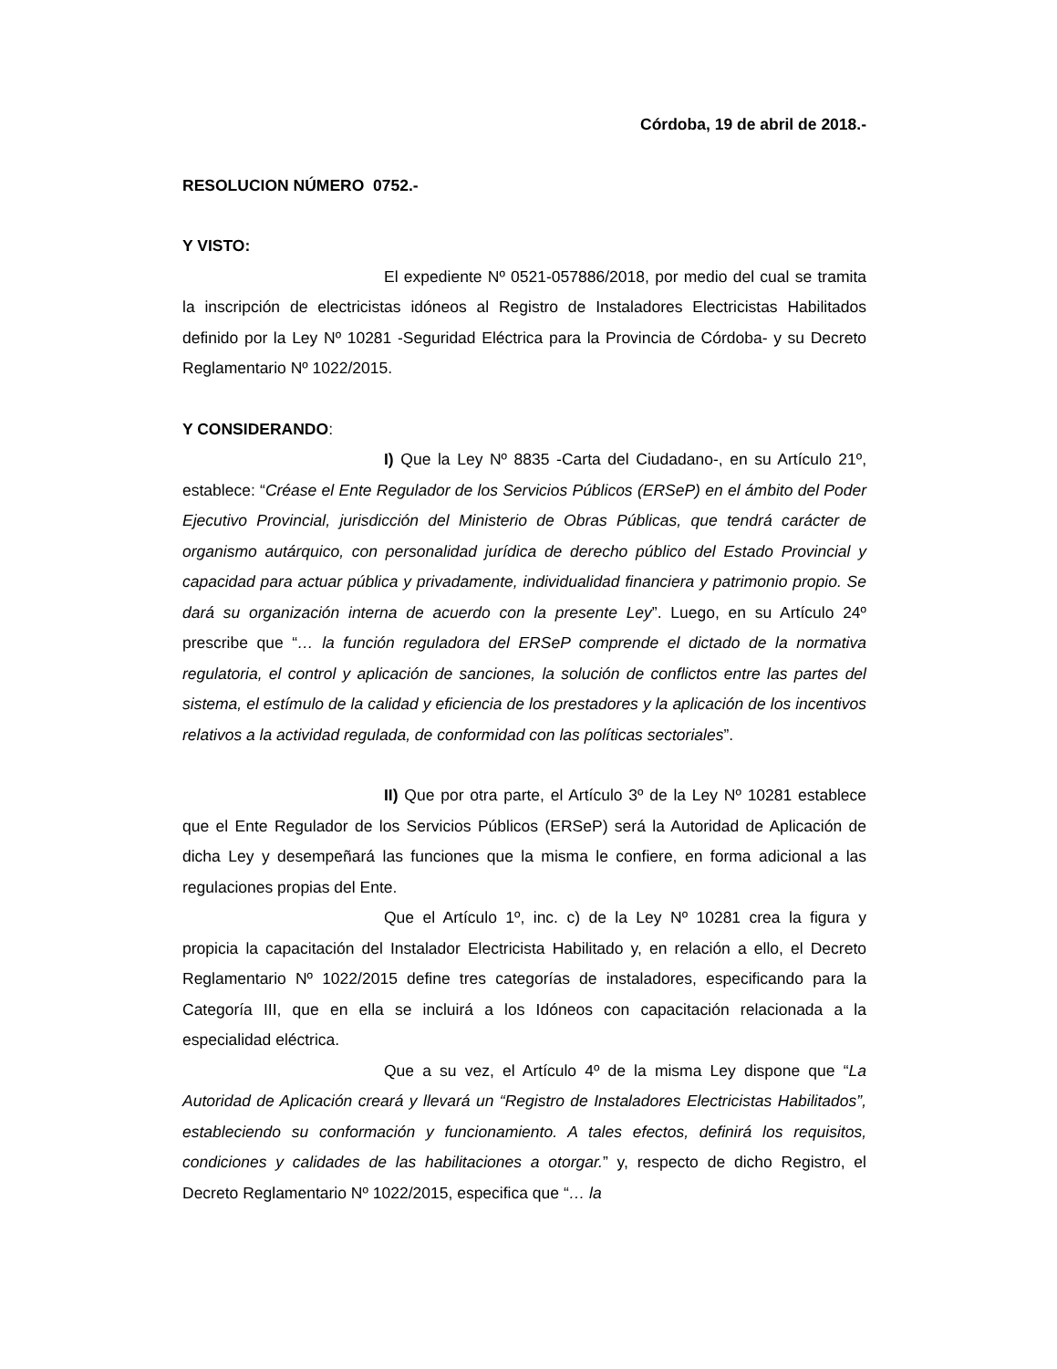Córdoba, 19 de abril de 2018.-
RESOLUCION NÚMERO 0752.-
Y VISTO:
El expediente Nº 0521-057886/2018, por medio del cual se tramita la inscripción de electricistas idóneos al Registro de Instaladores Electricistas Habilitados definido por la Ley Nº 10281 -Seguridad Eléctrica para la Provincia de Córdoba- y su Decreto Reglamentario Nº 1022/2015.
Y CONSIDERANDO:
I) Que la Ley Nº 8835 -Carta del Ciudadano-, en su Artículo 21º, establece: “Créase el Ente Regulador de los Servicios Públicos (ERSeP) en el ámbito del Poder Ejecutivo Provincial, jurisdicción del Ministerio de Obras Públicas, que tendrá carácter de organismo autárquico, con personalidad jurídica de derecho público del Estado Provincial y capacidad para actuar pública y privadamente, individualidad financiera y patrimonio propio. Se dará su organización interna de acuerdo con la presente Ley”. Luego, en su Artículo 24º prescribe que “… la función reguladora del ERSeP comprende el dictado de la normativa regulatoria, el control y aplicación de sanciones, la solución de conflictos entre las partes del sistema, el estímulo de la calidad y eficiencia de los prestadores y la aplicación de los incentivos relativos a la actividad regulada, de conformidad con las políticas sectoriales”.
II) Que por otra parte, el Artículo 3º de la Ley Nº 10281 establece que el Ente Regulador de los Servicios Públicos (ERSeP) será la Autoridad de Aplicación de dicha Ley y desempeñará las funciones que la misma le confiere, en forma adicional a las regulaciones propias del Ente.
Que el Artículo 1º, inc. c) de la Ley Nº 10281 crea la figura y propicia la capacitación del Instalador Electricista Habilitado y, en relación a ello, el Decreto Reglamentario Nº 1022/2015 define tres categorías de instaladores, especificando para la Categoría III, que en ella se incluirá a los Idóneos con capacitación relacionada a la especialidad eléctrica.
Que a su vez, el Artículo 4º de la misma Ley dispone que “La Autoridad de Aplicación creará y llevará un “Registro de Instaladores Electricistas Habilitados”, estableciendo su conformación y funcionamiento. A tales efectos, definirá los requisitos, condiciones y calidades de las habilitaciones a otorgar.” y, respecto de dicho Registro, el Decreto Reglamentario Nº 1022/2015, especifica que “… la